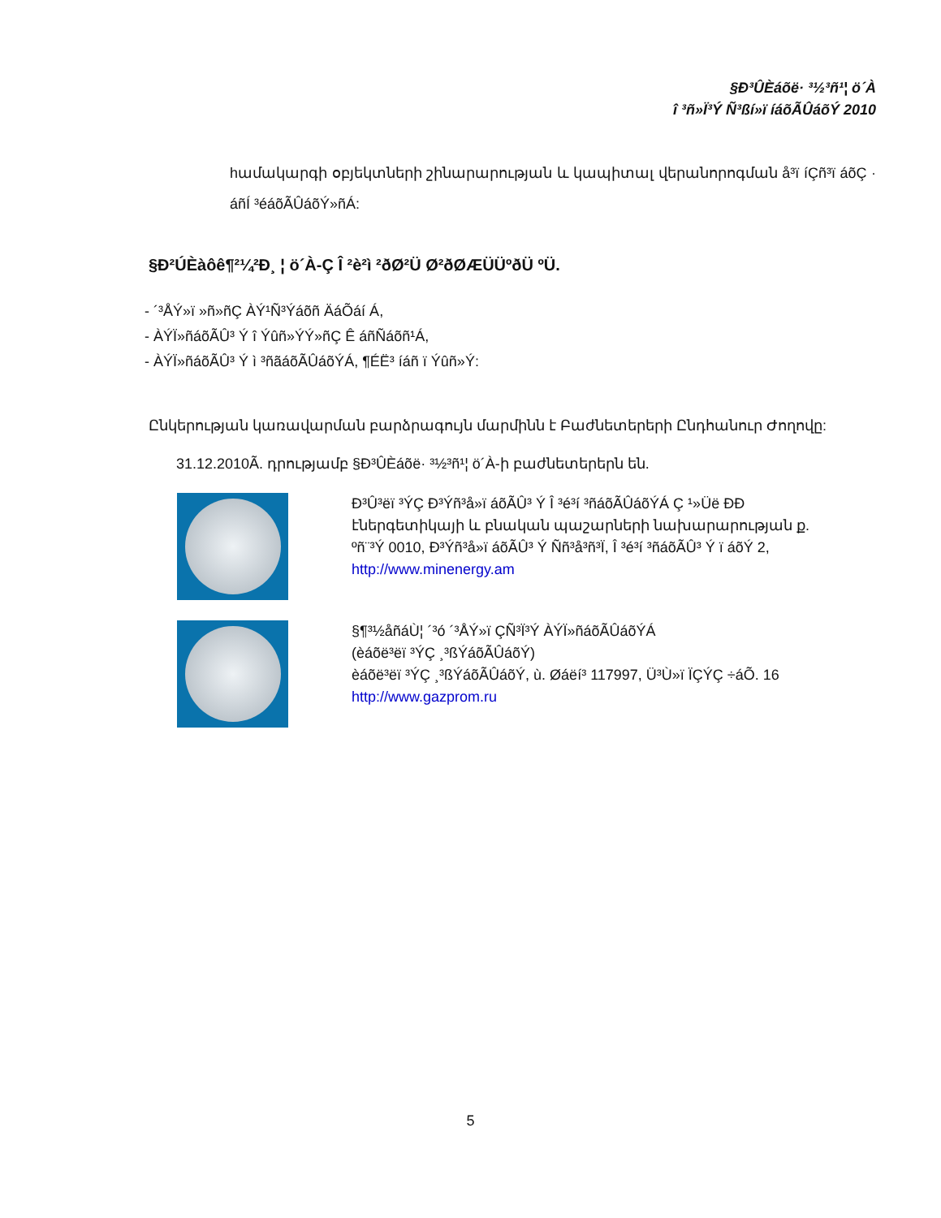§Ð³ÛÈáõë· ³½³ñ¹¦ ö´À
î ³ñ»Ï³Ý Ñ³ßí»ï íáõÃÛáõÝ 2010
hամակարգի օբյեկտների շինարարության և կապիտալ վերանորոգման å³ï íÇñ³ï áõÇ · áñÍ ³éáõÃÛáõÝ»ñÁ:
§Ð²ÚÈàôê¶²¼²Ð¸ ¦ ö´À-Ç Î ²è²ì ²ðØ²Ü Ø²ðØÆÜÜºðÜ ºÜ.
- ´³ÅÝ»ï »ñ»ñÇ ÀÝ¹Ñ³Ýáõñ ÄáÕáí Á,
- ÀÝÏ»ñáõÃÛ³ Ý î Ýûñ»ÝÝ»ñÇ Ê áñÑáõñ¹Á,
- ÀÝÏ»ñáõÃÛ³ Ý ì ³ñãáõÃÛáõÝÁ, ¶ÉË³ íáñ ï Ýûñ»Ý:
Ընկերության կառավարման բարձրագույն մարմինն է Բաժնետերերի Ընդհանուր Ժողովը:
31.12.2010Ã. դրությամբ §Ð³ÛÈáõë· ³½³ñ¹¦ ö´À-ի բաժնետերերն են.
Ð³Û³ëï ³ÝÇ Ð³Ýñ³å»ï áõÃÛ³ Ý Î ³é³í ³ñáõÃÛáõÝÁ Ç ¹»Üë ÐÐ էներգետիկայի և բնական պաշարների նախարարության ք.
ºñ¨³Ý 0010, Ð³Ýñ³å»ï áõÃÛ³ Ý Ññ³å³ñ³Ï, Î ³é³í ³ñáõÃÛ³ Ý ï áõÝ 2,
http://www.minenergy.am
§¶³½åñáÙ¦ ´³ó ´³ÅÝ»ï ÇÑ³Ï³Ý ÀÝÏ»ñáõÃÛáõÝÁ
(èáõë³ëï ³ÝÇ ¸³ßÝáõÃÛáõÝ)
èáõë³ëï ³ÝÇ ¸³ßÝáõÃÛáõÝ, ù. Øáëí³ 117997, Ü³Ù»ï ÏÇÝÇ ÷áÕ. 16
http://www.gazprom.ru
5